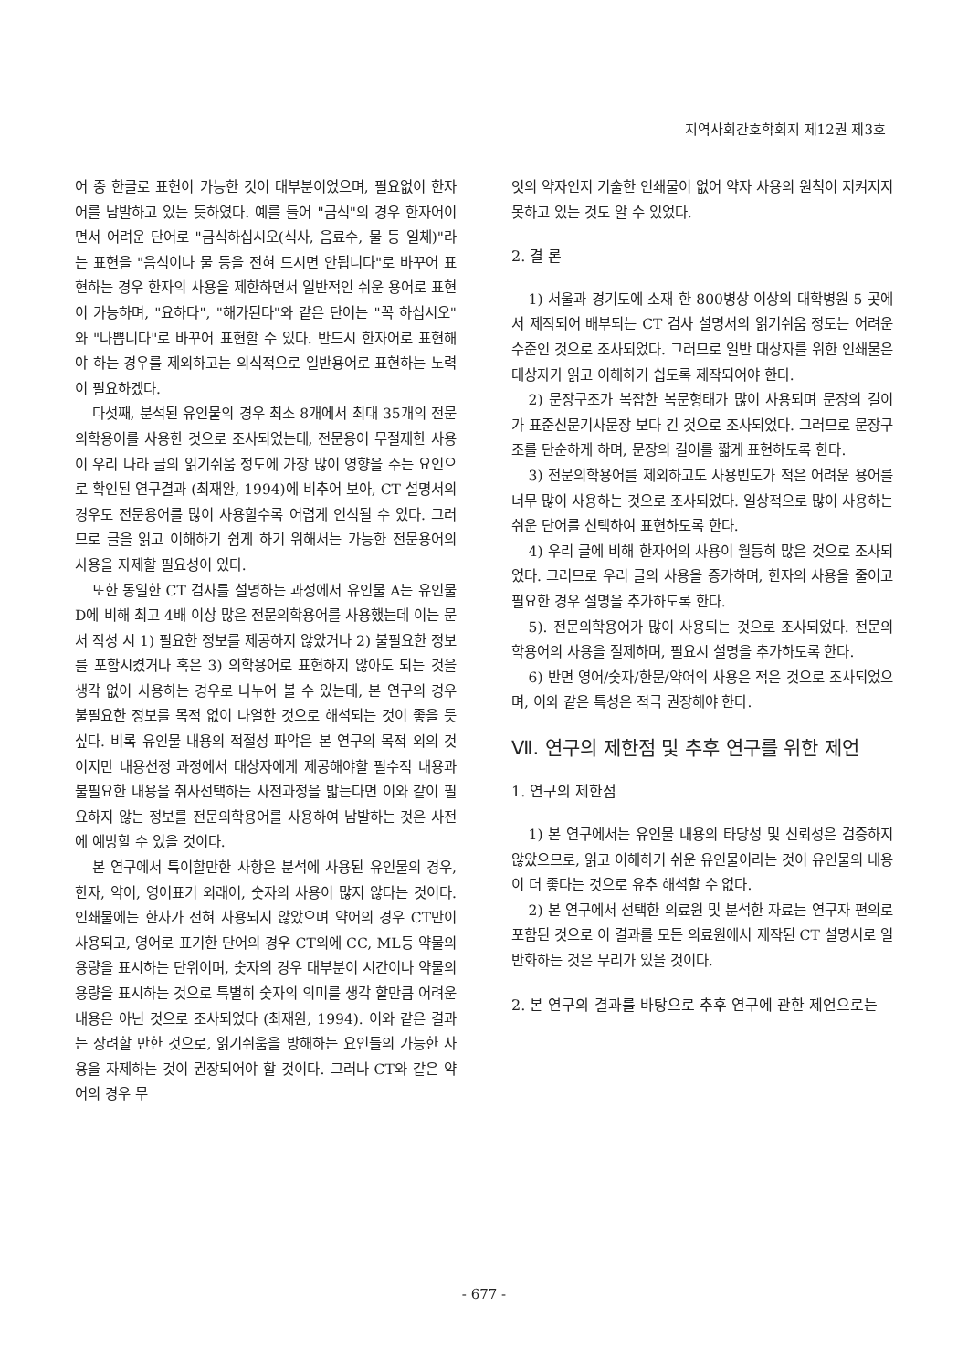지역사회간호학회지 제12권 제3호
어 중 한글로 표현이 가능한 것이 대부분이었으며, 필요없이 한자어를 남발하고 있는 듯하였다. 예를 들어 "금식"의 경우 한자어이면서 어려운 단어로 "금식하십시오(식사, 음료수, 물 등 일체)"라는 표현을 "음식이나 물 등을 전혀 드시면 안됩니다"로 바꾸어 표현하는 경우 한자의 사용을 제한하면서 일반적인 쉬운 용어로 표현이 가능하며, "요하다", "해가된다"와 같은 단어는 "꼭 하십시오" 와 "나쁩니다"로 바꾸어 표현할 수 있다. 반드시 한자어로 표현해야 하는 경우를 제외하고는 의식적으로 일반용어로 표현하는 노력이 필요하겠다.
다섯째, 분석된 유인물의 경우 최소 8개에서 최대 35개의 전문의학용어를 사용한 것으로 조사되었는데, 전문용어 무절제한 사용이 우리 나라 글의 읽기쉬움 정도에 가장 많이 영향을 주는 요인으로 확인된 연구결과 (최재완, 1994)에 비추어 보아, CT 설명서의 경우도 전문용어를 많이 사용할수록 어렵게 인식될 수 있다. 그러므로 글을 읽고 이해하기 쉽게 하기 위해서는 가능한 전문용어의 사용을 자제할 필요성이 있다.
또한 동일한 CT 검사를 설명하는 과정에서 유인물 A는 유인물 D에 비해 최고 4배 이상 많은 전문의학용어를 사용했는데 이는 문서 작성 시 1) 필요한 정보를 제공하지 않았거나 2) 불필요한 정보를 포함시켰거나 혹은 3) 의학용어로 표현하지 않아도 되는 것을 생각 없이 사용하는 경우로 나누어 볼 수 있는데, 본 연구의 경우 불필요한 정보를 목적 없이 나열한 것으로 해석되는 것이 좋을 듯 싶다. 비록 유인물 내용의 적절성 파악은 본 연구의 목적 외의 것이지만 내용선정 과정에서 대상자에게 제공해야할 필수적 내용과 불필요한 내용을 취사선택하는 사전과정을 밟는다면 이와 같이 필요하지 않는 정보를 전문의학용어를 사용하여 남발하는 것은 사전에 예방할 수 있을 것이다.
본 연구에서 특이할만한 사항은 분석에 사용된 유인물의 경우, 한자, 약어, 영어표기 외래어, 숫자의 사용이 많지 않다는 것이다. 인쇄물에는 한자가 전혀 사용되지 않았으며 약어의 경우 CT만이 사용되고, 영어로 표기한 단어의 경우 CT외에 CC, ML등 약물의 용량을 표시하는 단위이며, 숫자의 경우 대부분이 시간이나 약물의 용량을 표시하는 것으로 특별히 숫자의 의미를 생각 할만큼 어려운 내용은 아닌 것으로 조사되었다 (최재완, 1994). 이와 같은 결과는 장려할 만한 것으로, 읽기쉬움을 방해하는 요인들의 가능한 사용을 자제하는 것이 권장되어야 할 것이다. 그러나 CT와 같은 약어의 경우 무
엇의 약자인지 기술한 인쇄물이 없어 약자 사용의 원칙이 지켜지지 못하고 있는 것도 알 수 있었다.
2. 결 론
1) 서울과 경기도에 소재 한 800병상 이상의 대학병원 5 곳에서 제작되어 배부되는 CT 검사 설명서의 읽기쉬움 정도는 어려운 수준인 것으로 조사되었다. 그러므로 일반 대상자를 위한 인쇄물은 대상자가 읽고 이해하기 쉽도록 제작되어야 한다.
2) 문장구조가 복잡한 복문형태가 많이 사용되며 문장의 길이가 표준신문기사문장 보다 긴 것으로 조사되었다. 그러므로 문장구조를 단순하게 하며, 문장의 길이를 짧게 표현하도록 한다.
3) 전문의학용어를 제외하고도 사용빈도가 적은 어려운 용어를 너무 많이 사용하는 것으로 조사되었다. 일상적으로 많이 사용하는 쉬운 단어를 선택하여 표현하도록 한다.
4) 우리 글에 비해 한자어의 사용이 월등히 많은 것으로 조사되었다. 그러므로 우리 글의 사용을 증가하며, 한자의 사용을 줄이고 필요한 경우 설명을 추가하도록 한다.
5). 전문의학용어가 많이 사용되는 것으로 조사되었다. 전문의학용어의 사용을 절제하며, 필요시 설명을 추가하도록 한다.
6) 반면 영어/숫자/한문/약어의 사용은 적은 것으로 조사되었으며, 이와 같은 특성은 적극 권장해야 한다.
Ⅶ. 연구의 제한점 및 추후 연구를 위한 제언
1. 연구의 제한점
1) 본 연구에서는 유인물 내용의 타당성 및 신뢰성은 검증하지 않았으므로, 읽고 이해하기 쉬운 유인물이라는 것이 유인물의 내용이 더 좋다는 것으로 유추 해석할 수 없다.
2) 본 연구에서 선택한 의료원 및 분석한 자료는 연구자 편의로 포함된 것으로 이 결과를 모든 의료원에서 제작된 CT 설명서로 일반화하는 것은 무리가 있을 것이다.
2. 본 연구의 결과를 바탕으로 추후 연구에 관한 제언으로는
- 677 -